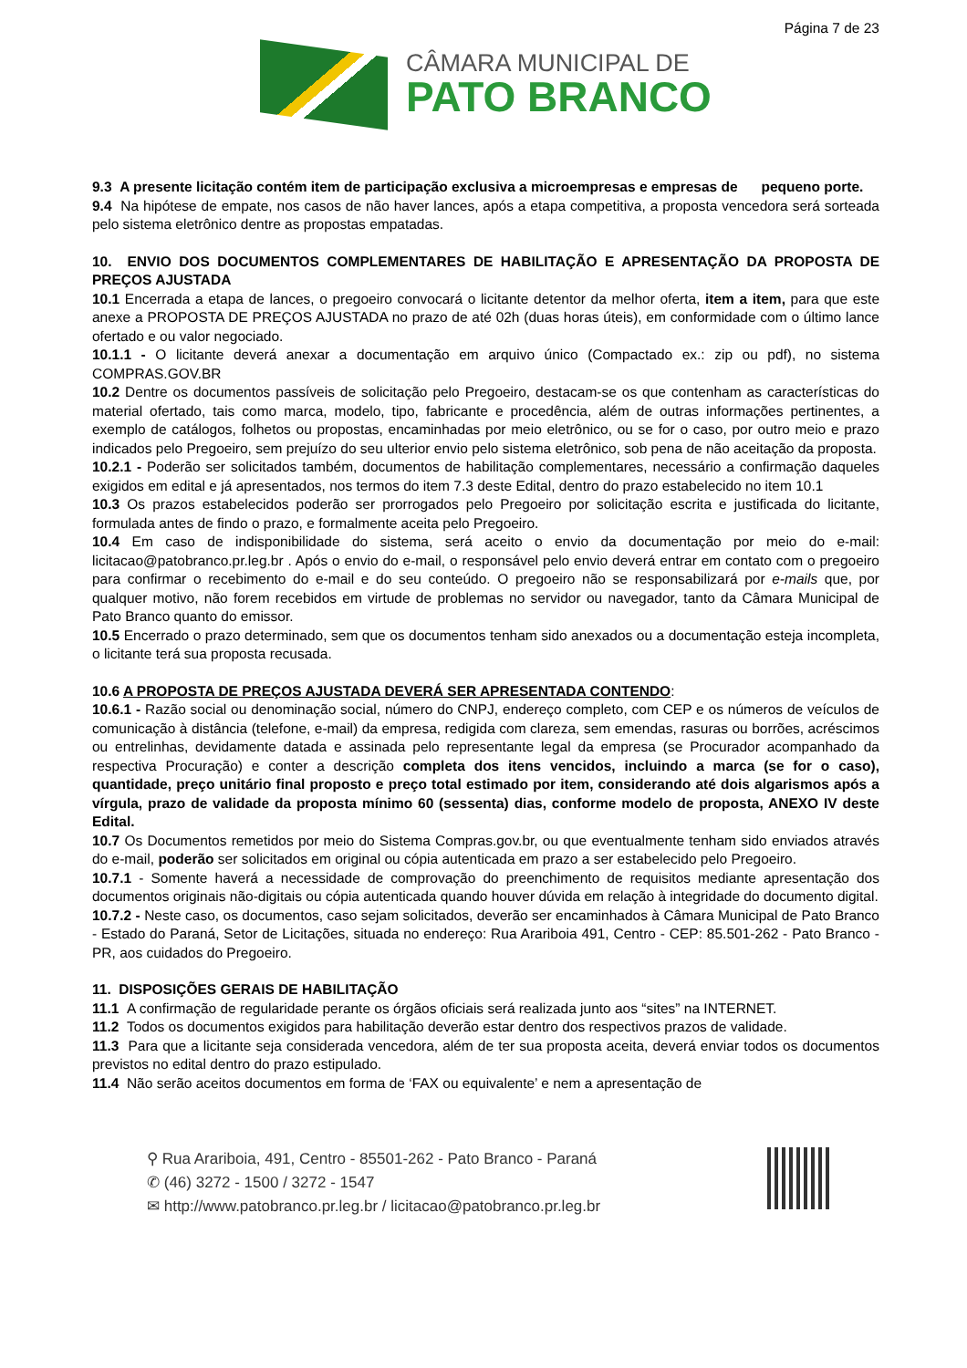Página 7 de 23
CÂMARA MUNICIPAL DE
PATO BRANCO
9.3 A presente licitação contém item de participação exclusiva a microempresas e empresas de pequeno porte.
9.4 Na hipótese de empate, nos casos de não haver lances, após a etapa competitiva, a proposta vencedora será sorteada pelo sistema eletrônico dentre as propostas empatadas.
10. ENVIO DOS DOCUMENTOS COMPLEMENTARES DE HABILITAÇÃO E APRESENTAÇÃO DA PROPOSTA DE PREÇOS AJUSTADA
10.1 Encerrada a etapa de lances, o pregoeiro convocará o licitante detentor da melhor oferta, item a item, para que este anexe a PROPOSTA DE PREÇOS AJUSTADA no prazo de até 02h (duas horas úteis), em conformidade com o último lance ofertado e ou valor negociado.
10.1.1 - O licitante deverá anexar a documentação em arquivo único (Compactado ex.: zip ou pdf), no sistema COMPRAS.GOV.BR
10.2 Dentre os documentos passíveis de solicitação pelo Pregoeiro, destacam-se os que contenham as características do material ofertado, tais como marca, modelo, tipo, fabricante e procedência, além de outras informações pertinentes, a exemplo de catálogos, folhetos ou propostas, encaminhadas por meio eletrônico, ou se for o caso, por outro meio e prazo indicados pelo Pregoeiro, sem prejuízo do seu ulterior envio pelo sistema eletrônico, sob pena de não aceitação da proposta.
10.2.1 - Poderão ser solicitados também, documentos de habilitação complementares, necessário a confirmação daqueles exigidos em edital e já apresentados, nos termos do item 7.3 deste Edital, dentro do prazo estabelecido no item 10.1
10.3 Os prazos estabelecidos poderão ser prorrogados pelo Pregoeiro por solicitação escrita e justificada do licitante, formulada antes de findo o prazo, e formalmente aceita pelo Pregoeiro.
10.4 Em caso de indisponibilidade do sistema, será aceito o envio da documentação por meio do e-mail: licitacao@patobranco.pr.leg.br . Após o envio do e-mail, o responsável pelo envio deverá entrar em contato com o pregoeiro para confirmar o recebimento do e-mail e do seu conteúdo. O pregoeiro não se responsabilizará por e-mails que, por qualquer motivo, não forem recebidos em virtude de problemas no servidor ou navegador, tanto da Câmara Municipal de Pato Branco quanto do emissor.
10.5 Encerrado o prazo determinado, sem que os documentos tenham sido anexados ou a documentação esteja incompleta, o licitante terá sua proposta recusada.
10.6 A PROPOSTA DE PREÇOS AJUSTADA DEVERÁ SER APRESENTADA CONTENDO:
10.6.1 - Razão social ou denominação social, número do CNPJ, endereço completo, com CEP e os números de veículos de comunicação à distância (telefone, e-mail) da empresa, redigida com clareza, sem emendas, rasuras ou borrões, acréscimos ou entrelinhas, devidamente datada e assinada pelo representante legal da empresa (se Procurador acompanhado da respectiva Procuração) e conter a descrição completa dos itens vencidos, incluindo a marca (se for o caso), quantidade, preço unitário final proposto e preço total estimado por item, considerando até dois algarismos após a vírgula, prazo de validade da proposta mínimo 60 (sessenta) dias, conforme modelo de proposta, ANEXO IV deste Edital.
10.7 Os Documentos remetidos por meio do Sistema Compras.gov.br, ou que eventualmente tenham sido enviados através do e-mail, poderão ser solicitados em original ou cópia autenticada em prazo a ser estabelecido pelo Pregoeiro.
10.7.1 - Somente haverá a necessidade de comprovação do preenchimento de requisitos mediante apresentação dos documentos originais não-digitais ou cópia autenticada quando houver dúvida em relação à integridade do documento digital.
10.7.2 - Neste caso, os documentos, caso sejam solicitados, deverão ser encaminhados à Câmara Municipal de Pato Branco - Estado do Paraná, Setor de Licitações, situada no endereço: Rua Arariboia 491, Centro - CEP: 85.501-262 - Pato Branco - PR, aos cuidados do Pregoeiro.
11. DISPOSIÇÕES GERAIS DE HABILITAÇÃO
11.1 A confirmação de regularidade perante os órgãos oficiais será realizada junto aos “sites” na INTERNET.
11.2 Todos os documentos exigidos para habilitação deverão estar dentro dos respectivos prazos de validade.
11.3 Para que a licitante seja considerada vencedora, além de ter sua proposta aceita, deverá enviar todos os documentos previstos no edital dentro do prazo estipulado.
11.4 Não serão aceitos documentos em forma de ‘FAX ou equivalente’ e nem a apresentação de
⚲ Rua Arariboia, 491, Centro - 85501-262 - Pato Branco - Paraná
✆ (46) 3272 - 1500 / 3272 - 1547
✉ http://www.patobranco.pr.leg.br / licitacao@patobranco.pr.leg.br